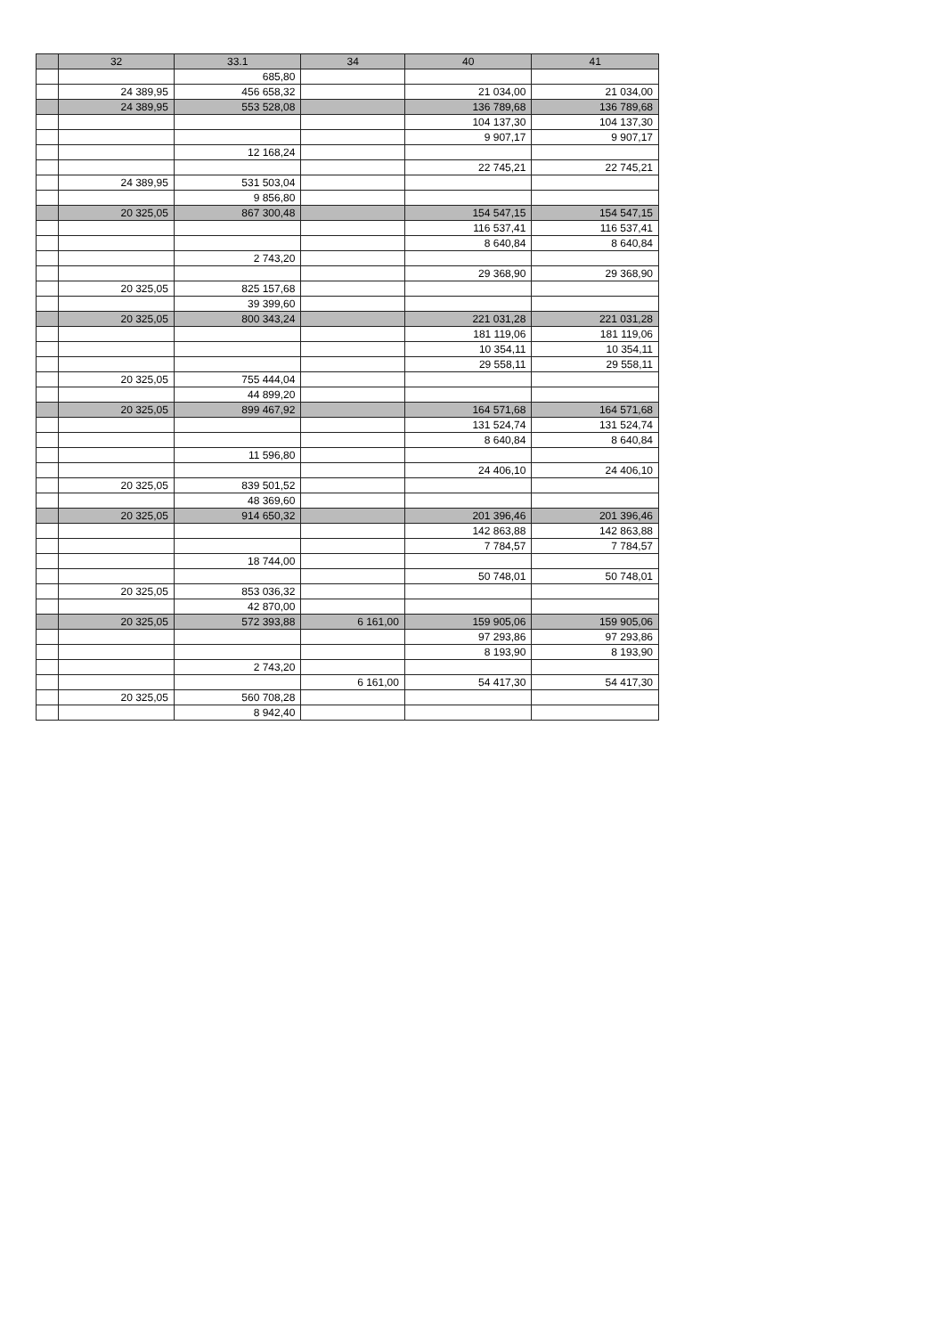| | 32 | 33.1 | 34 | 40 | 41 |
| --- | --- | --- | --- | --- | --- |
| | | 685,80 | | | |
| | 24 389,95 | 456 658,32 | | 21 034,00 | 21 034,00 |
| | 24 389,95 | 553 528,08 | | 136 789,68 | 136 789,68 |
| | | | | 104 137,30 | 104 137,30 |
| | | | | 9 907,17 | 9 907,17 |
| | | 12 168,24 | | | |
| | | | | 22 745,21 | 22 745,21 |
| | 24 389,95 | 531 503,04 | | | |
| | | 9 856,80 | | | |
| | 20 325,05 | 867 300,48 | | 154 547,15 | 154 547,15 |
| | | | | 116 537,41 | 116 537,41 |
| | | | | 8 640,84 | 8 640,84 |
| | | 2 743,20 | | | |
| | | | | 29 368,90 | 29 368,90 |
| | 20 325,05 | 825 157,68 | | | |
| | | 39 399,60 | | | |
| | 20 325,05 | 800 343,24 | | 221 031,28 | 221 031,28 |
| | | | | 181 119,06 | 181 119,06 |
| | | | | 10 354,11 | 10 354,11 |
| | | | | 29 558,11 | 29 558,11 |
| | 20 325,05 | 755 444,04 | | | |
| | | 44 899,20 | | | |
| | 20 325,05 | 899 467,92 | | 164 571,68 | 164 571,68 |
| | | | | 131 524,74 | 131 524,74 |
| | | | | 8 640,84 | 8 640,84 |
| | | 11 596,80 | | | |
| | | | | 24 406,10 | 24 406,10 |
| | 20 325,05 | 839 501,52 | | | |
| | | 48 369,60 | | | |
| | 20 325,05 | 914 650,32 | | 201 396,46 | 201 396,46 |
| | | | | 142 863,88 | 142 863,88 |
| | | | | 7 784,57 | 7 784,57 |
| | | 18 744,00 | | | |
| | | | | 50 748,01 | 50 748,01 |
| | 20 325,05 | 853 036,32 | | | |
| | | 42 870,00 | | | |
| | 20 325,05 | 572 393,88 | 6 161,00 | 159 905,06 | 159 905,06 |
| | | | | 97 293,86 | 97 293,86 |
| | | | | 8 193,90 | 8 193,90 |
| | | 2 743,20 | | | |
| | | | 6 161,00 | 54 417,30 | 54 417,30 |
| | 20 325,05 | 560 708,28 | | | |
| | | 8 942,40 | | | |